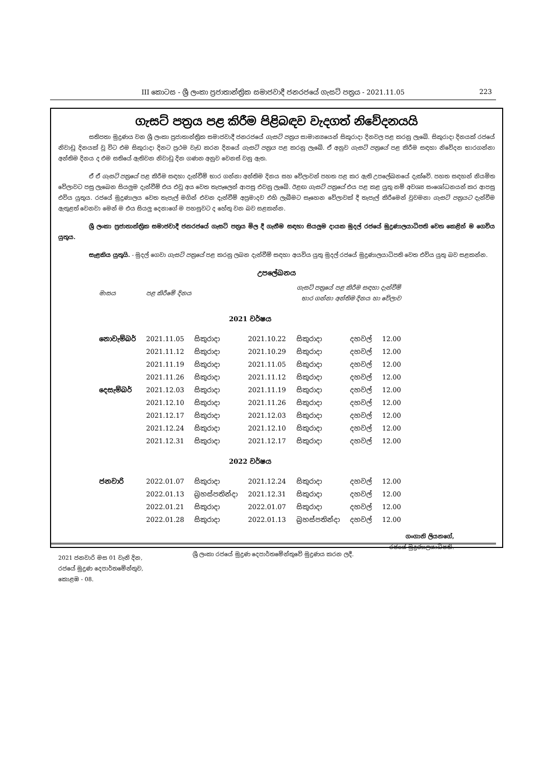III කොටස - ශ්‍රී ලංකා ප්‍රජාතාන්ත්‍රික සමාජවාදී ජනරජයේ ගැසට් පත්‍රය - 2021.11.05 223
ගැසට් පත්‍රය පළ කිරීම පිළිබඳව වැදගත් නිවේදනයයි
සතිපතා මුද්‍රණය වන ශ්‍රී ලංකා ප්‍රජාතාන්ත්‍රික සමාජවාදී ජනරජයේ ගැසට් පත්‍රය සාමාන්‍යයෙන් සිකුරාදා දිනවල පළ කරනු ලැබේ. සිකුරාදා දිනයක් රජයේ නිවාඩු දිනයක් වූ විට එම සිකුරාදා දිනට ප්‍රථම වැඩ කරන දිනයේ ගැසට් පත්‍රය පළ කරනු ලැබේ. ඒ අනුව ගැසට් පත්‍රයේ පළ කිරීම සඳහා නිවේදන භාරගන්නා අන්තිම දිනය ද එම සතියේ ඇතිවන නිවාඩු දින ගණන අනුව වෙනස් වනු ඇත.
ඒ ඒ ගැසට් පත්‍රයේ පළ කිරීම සඳහා දැන්වීම් භාර ගන්නා අන්තිම දිනය සහ වේලාවන් පහත පළ කර ඇති උපලේඛනයේ දැක්වේ. පහත සඳහන් නියමිත වේලාවට පසු ලැබෙන සියලුම දැන්වීම් එය එවූ අය වෙත තැපෑලෙන් ආපසු එවනු ලැබේ. ඊළඟ ගැසට් පත්‍රයේ එය පළ කළ යුතු නම් අවශ්‍ය සංශෝධනයන් කර ආපසු එවිය යුතුය. රජයේ මුද්‍රණාලය වෙත තැපැල් මගින් එවන දැන්වීම් අප්‍රමාදව එහි ලැබීමට සෑහෙන වේලාවක් දී තැපැල් කිරීමෙන් වුවමනා ගැසට් පත්‍රයට දැන්වීම ඇතුළත් වෙනවා මෙන් ම එය සියලු දෙනාගේ ම පහසුවට ද හේතු වන බව සළකන්න.
ශ්‍රී ලංකා ප්‍රජාතාන්ත්‍රික සමාජවාදී ජනරජයේ ගැසට් පත්‍රය මිල දී ගැනීම සඳහා සියලුම දායක මුදල් රජයේ මුද්‍රණාලයාධිපති වෙත කෙළින් ම ගෙවිය යුතුය.
සැළකිය යුතුයි. - මුදල් ගෙවා ගැසට් පත්‍රයේ පළ කරනු ලබන දැන්වීම් සඳහා අයවිය යුතු මුදල් රජයේ මුද්‍රණාලයාධිපති වෙත එවිය යුතු බව සළකන්න.
උපලේඛනය
| මාසය | පළ කිරීමේ දිනය | | ගැසට් පත්‍රයේ පළ කිරීම සඳහා දැන්වීම් භාර ගන්නා අන්තිම දිනය හා වේලාව | | | |
| 2021 වර්ෂය | | | | | | |
| නොවැම්බර් | 2021.11.05 | සිකුරාදා | 2021.10.22 | සිකුරාදා | දහවල් | 12.00 |
| | 2021.11.12 | සිකුරාදා | 2021.10.29 | සිකුරාදා | දහවල් | 12.00 |
| | 2021.11.19 | සිකුරාදා | 2021.11.05 | සිකුරාදා | දහවල් | 12.00 |
| | 2021.11.26 | සිකුරාදා | 2021.11.12 | සිකුරාදා | දහවල් | 12.00 |
| දෙසැම්බර් | 2021.12.03 | සිකුරාදා | 2021.11.19 | සිකුරාදා | දහවල් | 12.00 |
| | 2021.12.10 | සිකුරාදා | 2021.11.26 | සිකුරාදා | දහවල් | 12.00 |
| | 2021.12.17 | සිකුරාදා | 2021.12.03 | සිකුරාදා | දහවල් | 12.00 |
| | 2021.12.24 | සිකුරාදා | 2021.12.10 | සිකුරාදා | දහවල් | 12.00 |
| | 2021.12.31 | සිකුරාදා | 2021.12.17 | සිකුරාදා | දහවල් | 12.00 |
| 2022 වර්ෂය | | | | | | |
| ජනවාරි | 2022.01.07 | සිකුරාදා | 2021.12.24 | සිකුරාදා | දහවල් | 12.00 |
| | 2022.01.13 | බ්‍රහස්පතින්දා | 2021.12.31 | සිකුරාදා | දහවල් | 12.00 |
| | 2022.01.21 | සිකුරාදා | 2022.01.07 | සිකුරාදා | දහවල් | 12.00 |
| | 2022.01.28 | සිකුරාදා | 2022.01.13 | බ්‍රහස්පතින්දා | දහවල් | 12.00 |
ගංගානි ලියනගේ,
රජයේ මුද්‍රණාලයාධිපති.
2021 ජනවාරි මස 01 වැනි දින,
රජයේ මුද්‍රණ දෙපාර්තමේන්තුව,
කොළඹ - 08.
ශ්‍රී ලංකා රජයේ මුද්‍රණ දෙපාර්තමේන්තුවේ මුද්‍රණය කරන ලදී.